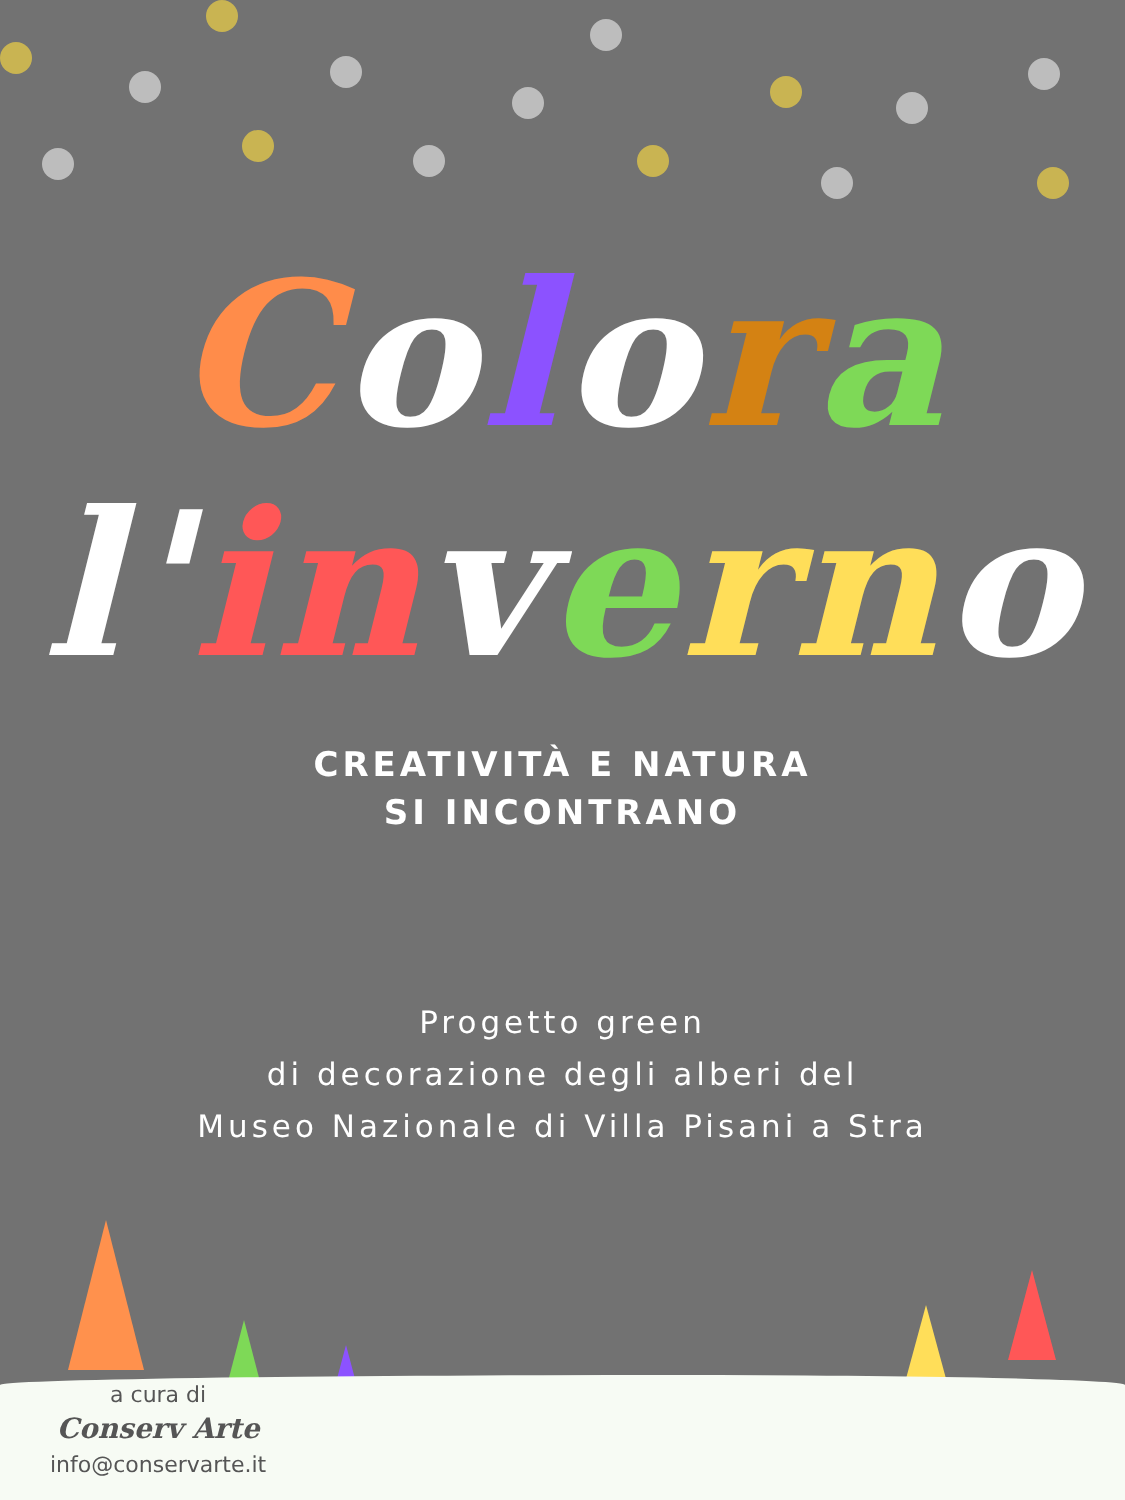Colora
l'in vern o
CREATIVITÀ E NATURA
SI INCONTRANO
Progetto green
di decorazione degli alberi del
Museo Nazionale di Villa Pisani a Stra
a cura di
Conserv Arte
info@conservarte.it